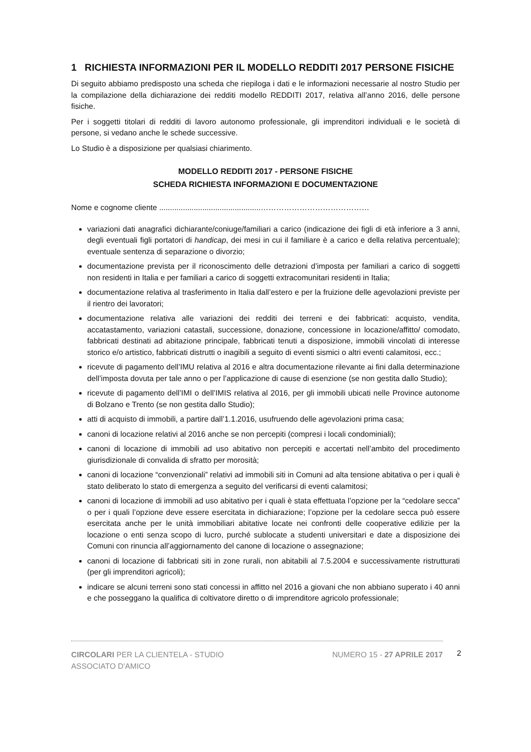1 RICHIESTA INFORMAZIONI PER IL MODELLO REDDITI 2017 PERSONE FISICHE
Di seguito abbiamo predisposto una scheda che riepiloga i dati e le informazioni necessarie al nostro Studio per la compilazione della dichiarazione dei redditi modello REDDITI 2017, relativa all’anno 2016, delle persone fisiche.
Per i soggetti titolari di redditi di lavoro autonomo professionale, gli imprenditori individuali e le società di persone, si vedano anche le schede successive.
Lo Studio è a disposizione per qualsiasi chiarimento.
MODELLO REDDITI 2017 - PERSONE FISICHE
SCHEDA RICHIESTA INFORMAZIONI E DOCUMENTAZIONE
Nome e cognome cliente ...............................................……………………………………
variazioni dati anagrafici dichiarante/coniuge/familiari a carico (indicazione dei figli di età inferiore a 3 anni, degli eventuali figli portatori di handicap, dei mesi in cui il familiare è a carico e della relativa percentuale); eventuale sentenza di separazione o divorzio;
documentazione prevista per il riconoscimento delle detrazioni d’imposta per familiari a carico di soggetti non residenti in Italia e per familiari a carico di soggetti extracomunitari residenti in Italia;
documentazione relativa al trasferimento in Italia dall’estero e per la fruizione delle agevolazioni previste per il rientro dei lavoratori;
documentazione relativa alle variazioni dei redditi dei terreni e dei fabbricati: acquisto, vendita, accatastamento, variazioni catastali, successione, donazione, concessione in locazione/affitto/ comodato, fabbricati destinati ad abitazione principale, fabbricati tenuti a disposizione, immobili vincolati di interesse storico e/o artistico, fabbricati distrutti o inagibili a seguito di eventi sismici o altri eventi calamitosi, ecc.;
ricevute di pagamento dell’IMU relativa al 2016 e altra documentazione rilevante ai fini dalla determinazione dell’imposta dovuta per tale anno o per l’applicazione di cause di esenzione (se non gestita dallo Studio);
ricevute di pagamento dell’IMI o dell’IMIS relativa al 2016, per gli immobili ubicati nelle Province autonome di Bolzano e Trento (se non gestita dallo Studio);
atti di acquisto di immobili, a partire dall’1.1.2016, usufruendo delle agevolazioni prima casa;
canoni di locazione relativi al 2016 anche se non percepiti (compresi i locali condominiali);
canoni di locazione di immobili ad uso abitativo non percepiti e accertati nell’ambito del procedimento giurisdizionale di convalida di sfratto per morosità;
canoni di locazione “convenzionali” relativi ad immobili siti in Comuni ad alta tensione abitativa o per i quali è stato deliberato lo stato di emergenza a seguito del verificarsi di eventi calamitosi;
canoni di locazione di immobili ad uso abitativo per i quali è stata effettuata l’opzione per la “cedolare secca” o per i quali l’opzione deve essere esercitata in dichiarazione; l’opzione per la cedolare secca può essere esercitata anche per le unità immobiliari abitative locate nei confronti delle cooperative edilizie per la locazione o enti senza scopo di lucro, purché sublocate a studenti universitari e date a disposizione dei Comuni con rinuncia all’aggiornamento del canone di locazione o assegnazione;
canoni di locazione di fabbricati siti in zone rurali, non abitabili al 7.5.2004 e successivamente ristrutturati (per gli imprenditori agricoli);
indicare se alcuni terreni sono stati concessi in affitto nel 2016 a giovani che non abbiano superato i 40 anni e che posseggano la qualifica di coltivatore diretto o di imprenditore agricolo professionale;
CIRCOLARI PER LA CLIENTELA - STUDIO
ASSOCIATO D'AMICO
NUMERO 15 - 27 APRILE 2017
2